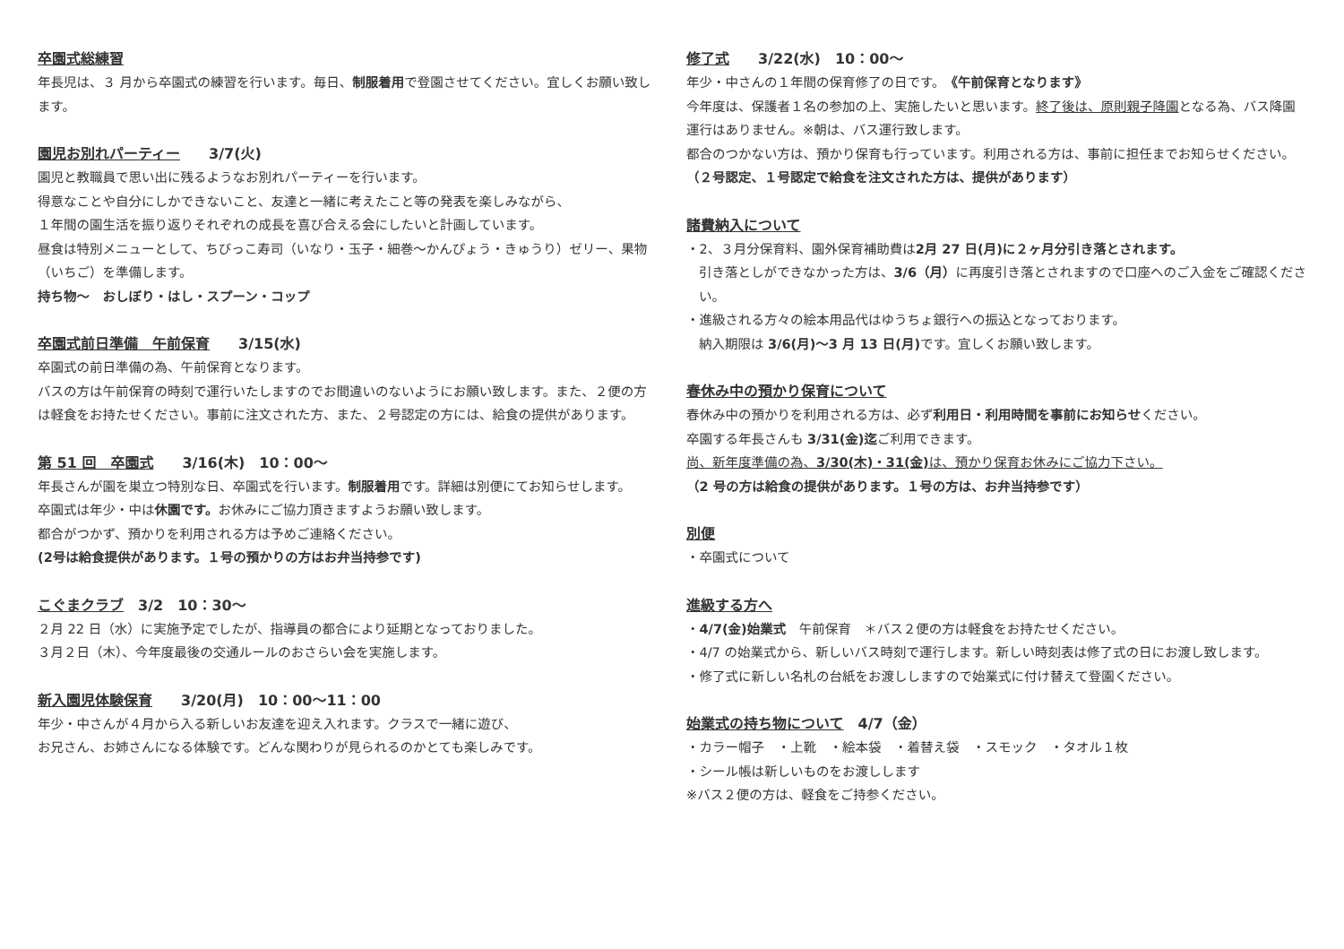卒園式総練習
年長児は、３ 月から卒園式の練習を行います。毎日、制服着用で登園させてください。宜しくお願い致します。
園児お別れパーティー　　3/7(火)
園児と教職員で思い出に残るようなお別れパーティーを行います。
得意なことや自分にしかできないこと、友達と一緒に考えたこと等の発表を楽しみながら、
１年間の園生活を振り返りそれぞれの成長を喜び合える会にしたいと計画しています。
昼食は特別メニューとして、ちびっこ寿司（いなり・玉子・細巻～かんぴょう・きゅうり）ゼリー、果物（いちご）を準備します。
持ち物～　おしぼり・はし・スプーン・コップ
卒園式前日準備　午前保育　　3/15(水)
卒園式の前日準備の為、午前保育となります。
バスの方は午前保育の時刻で運行いたしますのでお間違いのないようにお願い致します。また、２便の方は軽食をお持たせください。事前に注文された方、また、２号認定の方には、給食の提供があります。
第 51 回　卒園式　　3/16(木)　10：00～
年長さんが園を巣立つ特別な日、卒園式を行います。制服着用です。詳細は別便にてお知らせします。
卒園式は年少・中は休園です。お休みにご協力頂きますようお願い致します。
都合がつかず、預かりを利用される方は予めご連絡ください。
(2号は給食提供があります。１号の預かりの方はお弁当持参です)
こぐまクラブ　3/2　10：30～
２月 22 日（水）に実施予定でしたが、指導員の都合により延期となっておりました。
３月２日（木）、今年度最後の交通ルールのおさらい会を実施します。
新入園児体験保育　　3/20(月)　10：00～11：00
年少・中さんが４月から入る新しいお友達を迎え入れます。クラスで一緒に遊び、
お兄さん、お姉さんになる体験です。どんな関わりが見られるのかとても楽しみです。
修了式　　3/22(水)　10：00～
年少・中さんの１年間の保育修了の日です。《午前保育となります》
今年度は、保護者１名の参加の上、実施したいと思います。終了後は、原則親子降園となる為、バス降園運行はありません。※朝は、バス運行致します。
都合のつかない方は、預かり保育も行っています。利用される方は、事前に担任までお知らせください。（２号認定、１号認定で給食を注文された方は、提供があります）
諸費納入について
・2、３月分保育料、園外保育補助費は2月 27 日(月)に２ヶ月分引き落とされます。
引き落としができなかった方は、3/6（月）に再度引き落とされますので口座へのご入金をご確認ください。
・進級される方々の絵本用品代はゆうちょ銀行への振込となっております。
納入期限は 3/6(月)～3 月 13 日(月) です。宜しくお願い致します。
春休み中の預かり保育について
春休み中の預かりを利用される方は、必ず利用日・利用時間を事前にお知らせください。
卒園する年長さんも 3/31(金)迄ご利用できます。
尚、新年度準備の為、3/30(木)・31(金) は、預かり保育お休みにご協力下さい。
（2 号の方は給食の提供があります。１号の方は、お弁当持参です）
別便
・卒園式について
進級する方へ
・4/7(金)始業式　午前保育　＊バス２便の方は軽食をお持たせください。
・4/7 の始業式から、新しいバス時刻で運行します。新しい時刻表は修了式の日にお渡し致します。
・修了式に新しい名札の台紙をお渡ししますので始業式に付け替えて登園ください。
始業式の持ち物について　4/7（金）
・カラー帽子　・上靴　・絵本袋　・着替え袋　・スモック　・タオル１枚
・シール帳は新しいものをお渡しします
※バス２便の方は、軽食をご持参ください。